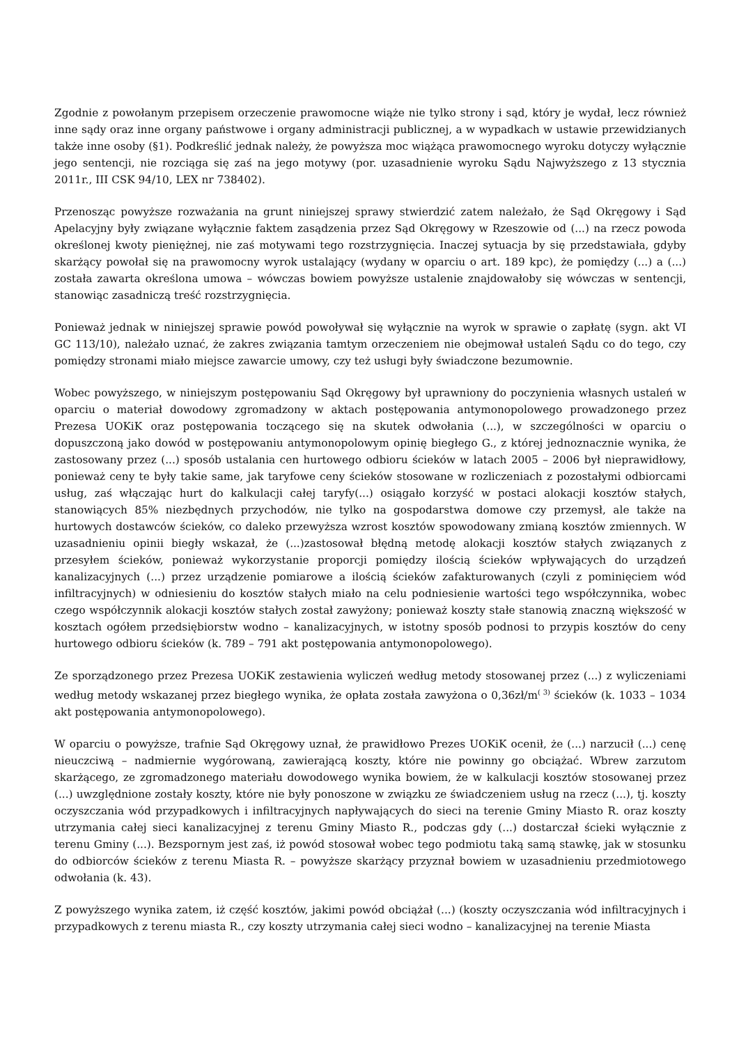Zgodnie z powołanym przepisem orzeczenie prawomocne wiąże nie tylko strony i sąd, który je wydał, lecz również inne sądy oraz inne organy państwowe i organy administracji publicznej, a w wypadkach w ustawie przewidzianych także inne osoby (§1). Podkreślić jednak należy, że powyższa moc wiążąca prawomocnego wyroku dotyczy wyłącznie jego sentencji, nie rozciąga się zaś na jego motywy (por. uzasadnienie wyroku Sądu Najwyższego z 13 stycznia 2011r., III CSK 94/10, LEX nr 738402).
Przenosząc powyższe rozważania na grunt niniejszej sprawy stwierdzić zatem należało, że Sąd Okręgowy i Sąd Apelacyjny były związane wyłącznie faktem zasądzenia przez Sąd Okręgowy w Rzeszowie od (...) na rzecz powoda określonej kwoty pieniężnej, nie zaś motywami tego rozstrzygnięcia. Inaczej sytuacja by się przedstawiała, gdyby skarżący powołał się na prawomocny wyrok ustalający (wydany w oparciu o art. 189 kpc), że pomiędzy (...) a (...) została zawarta określona umowa – wówczas bowiem powyższe ustalenie znajdowałoby się wówczas w sentencji, stanowiąc zasadniczą treść rozstrzygnięcia.
Ponieważ jednak w niniejszej sprawie powód powoływał się wyłącznie na wyrok w sprawie o zapłatę (sygn. akt VI GC 113/10), należało uznać, że zakres związania tamtym orzeczeniem nie obejmował ustaleń Sądu co do tego, czy pomiędzy stronami miało miejsce zawarcie umowy, czy też usługi były świadczone bezumownie.
Wobec powyższego, w niniejszym postępowaniu Sąd Okręgowy był uprawniony do poczynienia własnych ustaleń w oparciu o materiał dowodowy zgromadzony w aktach postępowania antymonopolowego prowadzonego przez Prezesa UOKiK oraz postępowania toczącego się na skutek odwołania (...), w szczególności w oparciu o dopuszczoną jako dowód w postępowaniu antymonopolowym opinię biegłego G., z której jednoznacznie wynika, że zastosowany przez (...) sposób ustalania cen hurtowego odbioru ścieków w latach 2005 – 2006 był nieprawidłowy, ponieważ ceny te były takie same, jak taryfowe ceny ścieków stosowane w rozliczeniach z pozostałymi odbiorcami usług, zaś włączając hurt do kalkulacji całej taryfy(...) osiągało korzyść w postaci alokacji kosztów stałych, stanowiących 85% niezbędnych przychodów, nie tylko na gospodarstwa domowe czy przemysł, ale także na hurtowych dostawców ścieków, co daleko przewyższa wzrost kosztów spowodowany zmianą kosztów zmiennych. W uzasadnieniu opinii biegły wskazał, że (...)zastosował błędną metodę alokacji kosztów stałych związanych z przesyłem ścieków, ponieważ wykorzystanie proporcji pomiędzy ilością ścieków wpływających do urządzeń kanalizacyjnych (...) przez urządzenie pomiarowe a ilością ścieków zafakturowanych (czyli z pominięciem wód infiltracyjnych) w odniesieniu do kosztów stałych miało na celu podniesienie wartości tego współczynnika, wobec czego współczynnik alokacji kosztów stałych został zawyżony; ponieważ koszty stałe stanowią znaczną większość w kosztach ogółem przedsiębiorstw wodno – kanalizacyjnych, w istotny sposób podnosi to przypis kosztów do ceny hurtowego odbioru ścieków (k. 789 – 791 akt postępowania antymonopolowego).
Ze sporządzonego przez Prezesa UOKiK zestawienia wyliczeń według metody stosowanej przez (...) z wyliczeniami według metody wskazanej przez biegłego wynika, że opłata została zawyżona o 0,36zł/m<sup>( 3)</sup> ścieków (k. 1033 – 1034 akt postępowania antymonopolowego).
W oparciu o powyższe, trafnie Sąd Okręgowy uznał, że prawidłowo Prezes UOKiK ocenił, że (...) narzucił (...) cenę nieuczciwą – nadmiernie wygórowaną, zawierającą koszty, które nie powinny go obciążać. Wbrew zarzutom skarżącego, ze zgromadzonego materiału dowodowego wynika bowiem, że w kalkulacji kosztów stosowanej przez (...) uwzględnione zostały koszty, które nie były ponoszone w związku ze świadczeniem usług na rzecz (...), tj. koszty oczyszczania wód przypadkowych i infiltracyjnych napływających do sieci na terenie Gminy Miasto R. oraz koszty utrzymania całej sieci kanalizacyjnej z terenu Gminy Miasto R., podczas gdy (...) dostarczał ścieki wyłącznie z terenu Gminy (...). Bezspornym jest zaś, iż powód stosował wobec tego podmiotu taką samą stawkę, jak w stosunku do odbiorców ścieków z terenu Miasta R. – powyższe skarżący przyznał bowiem w uzasadnieniu przedmiotowego odwołania (k. 43).
Z powyższego wynika zatem, iż część kosztów, jakimi powód obciążał (...) (koszty oczyszczania wód infiltracyjnych i przypadkowych z terenu miasta R., czy koszty utrzymania całej sieci wodno – kanalizacyjnej na terenie Miasta